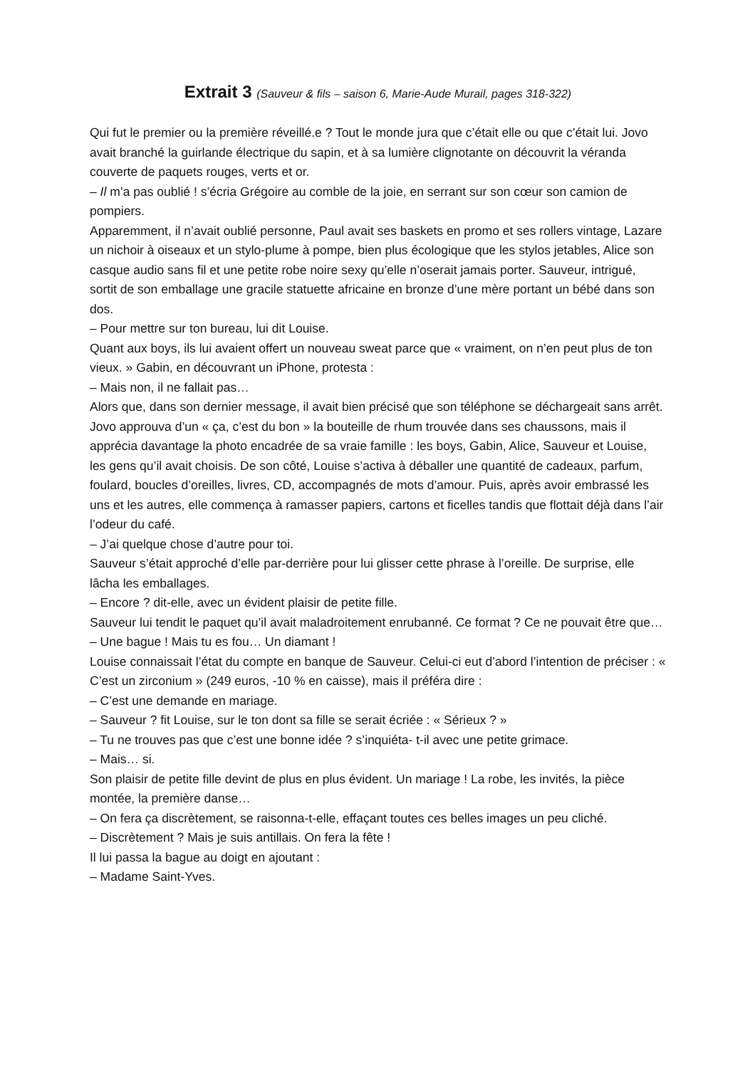Extrait 3 (Sauveur & fils – saison 6, Marie-Aude Murail, pages 318-322)
Qui fut le premier ou la première réveillé.e ? Tout le monde jura que c’était elle ou que c’était lui. Jovo avait branché la guirlande électrique du sapin, et à sa lumière clignotante on découvrit la véranda couverte de paquets rouges, verts et or.
– Il m’a pas oublié ! s’écria Grégoire au comble de la joie, en serrant sur son cœur son camion de pompiers.
Apparemment, il n’avait oublié personne, Paul avait ses baskets en promo et ses rollers vintage, Lazare un nichoir à oiseaux et un stylo-plume à pompe, bien plus écologique que les stylos jetables, Alice son casque audio sans fil et une petite robe noire sexy qu’elle n’oserait jamais porter. Sauveur, intrigué, sortit de son emballage une gracile statuette africaine en bronze d’une mère portant un bébé dans son dos.
– Pour mettre sur ton bureau, lui dit Louise.
Quant aux boys, ils lui avaient offert un nouveau sweat parce que « vraiment, on n’en peut plus de ton vieux. » Gabin, en découvrant un iPhone, protesta :
– Mais non, il ne fallait pas…
Alors que, dans son dernier message, il avait bien précisé que son téléphone se déchargeait sans arrêt. Jovo approuva d’un « ça, c’est du bon » la bouteille de rhum trouvée dans ses chaussons, mais il apprécia davantage la photo encadrée de sa vraie famille : les boys, Gabin, Alice, Sauveur et Louise, les gens qu’il avait choisis. De son côté, Louise s’activa à déballer une quantité de cadeaux, parfum, foulard, boucles d’oreilles, livres, CD, accompagnés de mots d’amour. Puis, après avoir embrassé les uns et les autres, elle commença à ramasser papiers, cartons et ficelles tandis que flottait déjà dans l’air l’odeur du café.
– J’ai quelque chose d’autre pour toi.
Sauveur s’était approché d’elle par-derrière pour lui glisser cette phrase à l’oreille. De surprise, elle lâcha les emballages.
– Encore ? dit-elle, avec un évident plaisir de petite fille.
Sauveur lui tendit le paquet qu’il avait maladroitement enrubanné. Ce format ? Ce ne pouvait être que…
– Une bague ! Mais tu es fou… Un diamant !
Louise connaissait l’état du compte en banque de Sauveur. Celui-ci eut d’abord l’intention de préciser : « C’est un zirconium » (249 euros, -10 % en caisse), mais il préféra dire :
– C’est une demande en mariage.
– Sauveur ? fit Louise, sur le ton dont sa fille se serait écriée : « Sérieux ? »
– Tu ne trouves pas que c’est une bonne idée ? s’inquiéta- t-il avec une petite grimace.
– Mais… si.
Son plaisir de petite fille devint de plus en plus évident. Un mariage ! La robe, les invités, la pièce montée, la première danse…
– On fera ça discrètement, se raisonna-t-elle, effaçant toutes ces belles images un peu cliché.
– Discrètement ? Mais je suis antillais. On fera la fête !
Il lui passa la bague au doigt en ajoutant :
– Madame Saint-Yves.